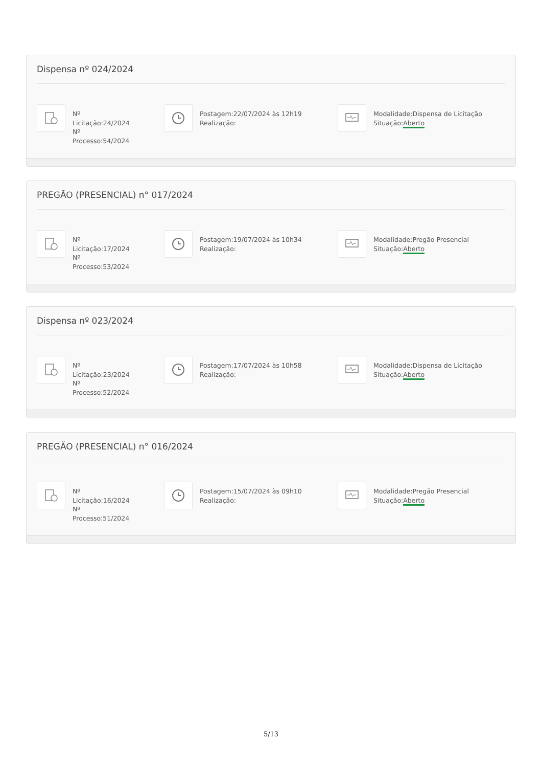Dispensa nº 024/2024
Nº
Licitação:24/2024
Nº
Processo:54/2024
Postagem:22/07/2024 às 12h19
Realização:
Modalidade:Dispensa de Licitação
Situação:Aberto
PREGÃO (PRESENCIAL) n° 017/2024
Nº
Licitação:17/2024
Nº
Processo:53/2024
Postagem:19/07/2024 às 10h34
Realização:
Modalidade:Pregão Presencial
Situação:Aberto
Dispensa nº 023/2024
Nº
Licitação:23/2024
Nº
Processo:52/2024
Postagem:17/07/2024 às 10h58
Realização:
Modalidade:Dispensa de Licitação
Situação:Aberto
PREGÃO (PRESENCIAL) n° 016/2024
Nº
Licitação:16/2024
Nº
Processo:51/2024
Postagem:15/07/2024 às 09h10
Realização:
Modalidade:Pregão Presencial
Situação:Aberto
5/13